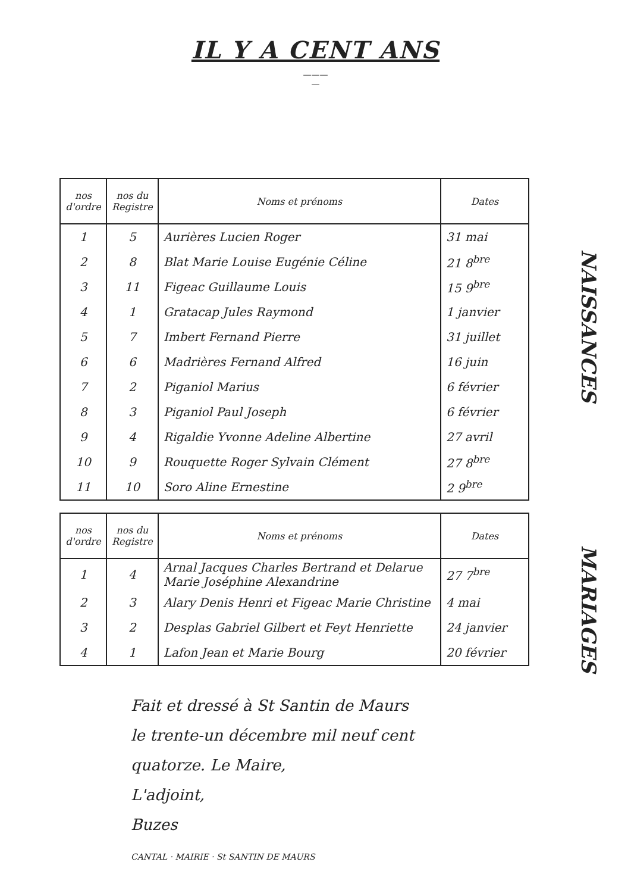IL Y A CENT ANS
———
—
| nos d'ordre | nos du Registre | Noms et prénoms | Dates |
| --- | --- | --- | --- |
| 1 | 5 | Aurières Lucien Roger | 31 mai |
| 2 | 8 | Blat Marie Louise Eugénie Céline | 21 8<sup>bre</sup> |
| 3 | 11 | Figeac Guillaume Louis | 15 9<sup>bre</sup> |
| 4 | 1 | Gratacap Jules Raymond | 1 janvier |
| 5 | 7 | Imbert Fernand Pierre | 31 juillet |
| 6 | 6 | Madrières Fernand Alfred | 16 juin |
| 7 | 2 | Piganiol Marius | 6 février |
| 8 | 3 | Piganiol Paul Joseph | 6 février |
| 9 | 4 | Rigaldie Yvonne Adeline Albertine | 27 avril |
| 10 | 9 | Rouquette Roger Sylvain Clément | 27 8<sup>bre</sup> |
| 11 | 10 | Soro Aline Ernestine | 2 9<sup>bre</sup> |
| nos d'ordre | nos du Registre | Noms et prénoms | Dates |
| --- | --- | --- | --- |
| 1 | 4 | Arnal Jacques Charles Bertrand et Delarue Marie Joséphine Alexandrine | 27 7<sup>bre</sup> |
| 2 | 3 | Alary Denis Henri et Figeac Marie Christine | 4 mai |
| 3 | 2 | Desplas Gabriel Gilbert et Feyt Henriette | 24 janvier |
| 4 | 1 | Lafon Jean et Marie Bourg | 20 février |
NAISSANCES
MARIAGES
Fait et dressé à St Santin de Maurs
le trente-un décembre mil neuf cent
quatorze. Le Maire,
L'adjoint,
Buzes
CANTAL · MAIRIE · St SANTIN DE MAURS